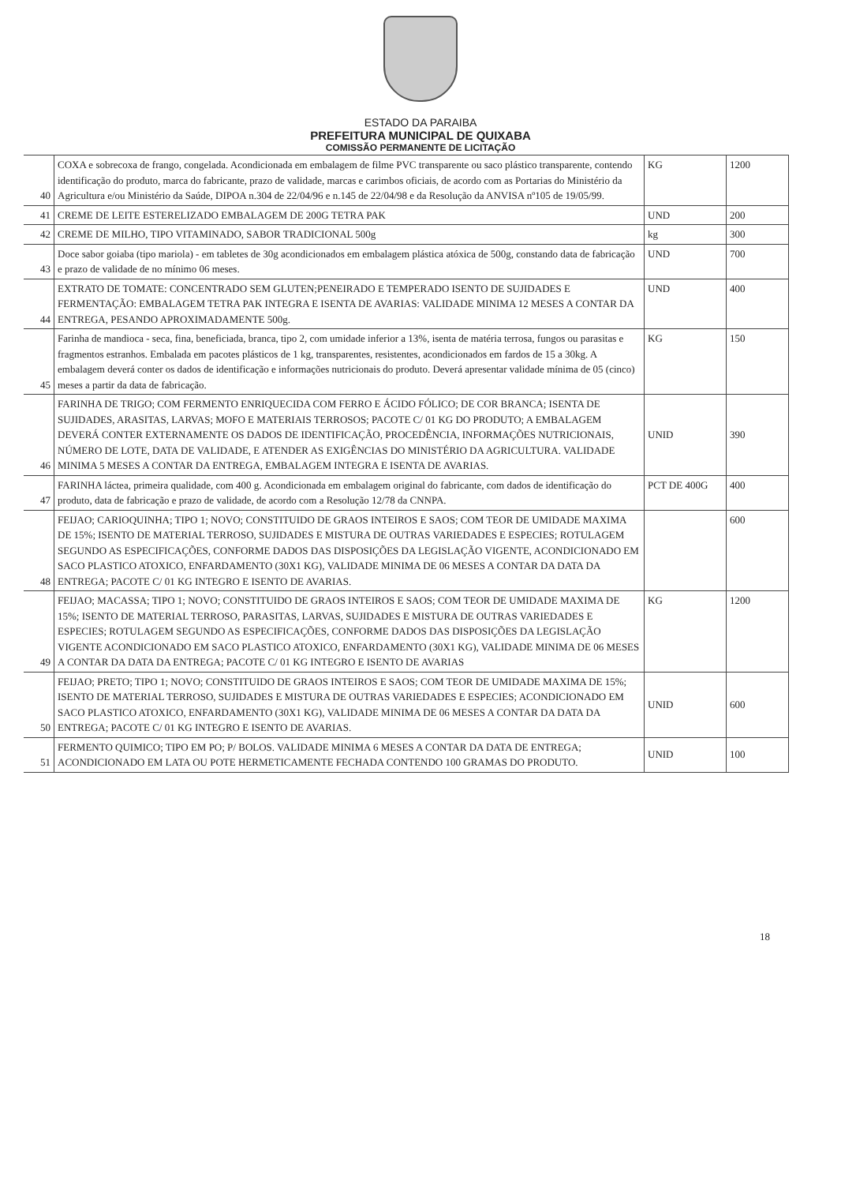ESTADO DA PARAIBA
PREFEITURA MUNICIPAL DE QUIXABA
COMISSÃO PERMANENTE DE LICITAÇÃO
| 40 | COXA e sobrecoxa de frango, congelada. Acondicionada em embalagem de filme PVC transparente ou saco plástico transparente, contendo identificação do produto, marca do fabricante, prazo de validade, marcas e carimbos oficiais, de acordo com as Portarias do Ministério da Agricultura e/ou Ministério da Saúde, DIPOA n.304 de 22/04/96 e n.145 de 22/04/98 e da Resolução da ANVISA nº105 de 19/05/99. | KG | 1200 |
| 41 | CREME DE LEITE ESTERELIZADO EMBALAGEM DE 200G TETRA PAK | UND | 200 |
| 42 | CREME DE MILHO, TIPO VITAMINADO, SABOR TRADICIONAL 500g | kg | 300 |
| 43 | Doce sabor goiaba (tipo mariola) - em tabletes de 30g acondicionados em embalagem plástica atóxica de 500g, constando data de fabricação e prazo de validade de no mínimo 06 meses. | UND | 700 |
| 44 | EXTRATO DE TOMATE: CONCENTRADO SEM GLUTEN;PENEIRADO E TEMPERADO ISENTO DE SUJIDADES E FERMENTAÇÃO: EMBALAGEM TETRA PAK INTEGRA E ISENTA DE AVARIAS: VALIDADE MINIMA 12 MESES A CONTAR DA ENTREGA, PESANDO APROXIMADAMENTE 500g. | UND | 400 |
| 45 | Farinha de mandioca - seca, fina, beneficiada, branca, tipo 2, com umidade inferior a 13%, isenta de matéria terrosa, fungos ou parasitas e fragmentos estranhos. Embalada em pacotes plásticos de 1 kg, transparentes, resistentes, acondicionados em fardos de 15 a 30kg. A embalagem deverá conter os dados de identificação e informações nutricionais do produto. Deverá apresentar validade mínima de 05 (cinco) meses a partir da data de fabricação. | KG | 150 |
| 46 | FARINHA DE TRIGO; COM FERMENTO ENRIQUECIDA COM FERRO E ÁCIDO FÓLICO; DE COR BRANCA; ISENTA DE SUJIDADES, ARASITAS, LARVAS; MOFO E MATERIAIS TERROSOS; PACOTE C/ 01 KG DO PRODUTO; A EMBALAGEM DEVERÁ CONTER EXTERNAMENTE OS DADOS DE IDENTIFICAÇÃO, PROCEDÊNCIA, INFORMAÇÕES NUTRICIONAIS, NÚMERO DE LOTE, DATA DE VALIDADE, E ATENDER AS EXIGÊNCIAS DO MINISTÉRIO DA AGRICULTURA. VALIDADE MINIMA 5 MESES A CONTAR DA ENTREGA, EMBALAGEM INTEGRA E ISENTA DE AVARIAS. | UNID | 390 |
| 47 | FARINHA láctea, primeira qualidade, com 400 g. Acondicionada em embalagem original do fabricante, com dados de identificação do produto, data de fabricação e prazo de validade, de acordo com a Resolução 12/78 da CNNPA. | PCT DE 400G | 400 |
| 48 | FEIJAO; CARIOQUINHA; TIPO 1; NOVO; CONSTITUIDO DE GRAOS INTEIROS E SAOS; COM TEOR DE UMIDADE MAXIMA DE 15%; ISENTO DE MATERIAL TERROSO, SUJIDADES E MISTURA DE OUTRAS VARIEDADES E ESPECIES; ROTULAGEM SEGUNDO AS ESPECIFICAÇÕES, CONFORME DADOS DAS DISPOSIÇÕES DA LEGISLAÇÃO VIGENTE, ACONDICIONADO EM SACO PLASTICO ATOXICO, ENFARDAMENTO (30X1 KG), VALIDADE MINIMA DE 06 MESES A CONTAR DA DATA DA ENTREGA; PACOTE C/ 01 KG INTEGRO E ISENTO DE AVARIAS. | | 600 |
| 49 | FEIJAO; MACASSA; TIPO 1; NOVO; CONSTITUIDO DE GRAOS INTEIROS E SAOS; COM TEOR DE UMIDADE MAXIMA DE 15%; ISENTO DE MATERIAL TERROSO, PARASITAS, LARVAS, SUJIDADES E MISTURA DE OUTRAS VARIEDADES E ESPECIES; ROTULAGEM SEGUNDO AS ESPECIFICAÇÕES, CONFORME DADOS DAS DISPOSIÇÕES DA LEGISLAÇÃO VIGENTE ACONDICIONADO EM SACO PLASTICO ATOXICO, ENFARDAMENTO (30X1 KG), VALIDADE MINIMA DE 06 MESES A CONTAR DA DATA DA ENTREGA; PACOTE C/ 01 KG INTEGRO E ISENTO DE AVARIAS | KG | 1200 |
| 50 | FEIJAO; PRETO; TIPO 1; NOVO; CONSTITUIDO DE GRAOS INTEIROS E SAOS; COM TEOR DE UMIDADE MAXIMA DE 15%; ISENTO DE MATERIAL TERROSO, SUJIDADES E MISTURA DE OUTRAS VARIEDADES E ESPECIES; ACONDICIONADO EM SACO PLASTICO ATOXICO, ENFARDAMENTO (30X1 KG), VALIDADE MINIMA DE 06 MESES A CONTAR DA DATA DA ENTREGA; PACOTE C/ 01 KG INTEGRO E ISENTO DE AVARIAS. | UNID | 600 |
| 51 | FERMENTO QUIMICO; TIPO EM PO; P/ BOLOS. VALIDADE MINIMA 6 MESES A CONTAR DA DATA DE ENTREGA; ACONDICIONADO EM LATA OU POTE HERMETICAMENTE FECHADA CONTENDO 100 GRAMAS DO PRODUTO. | UNID | 100 |
18